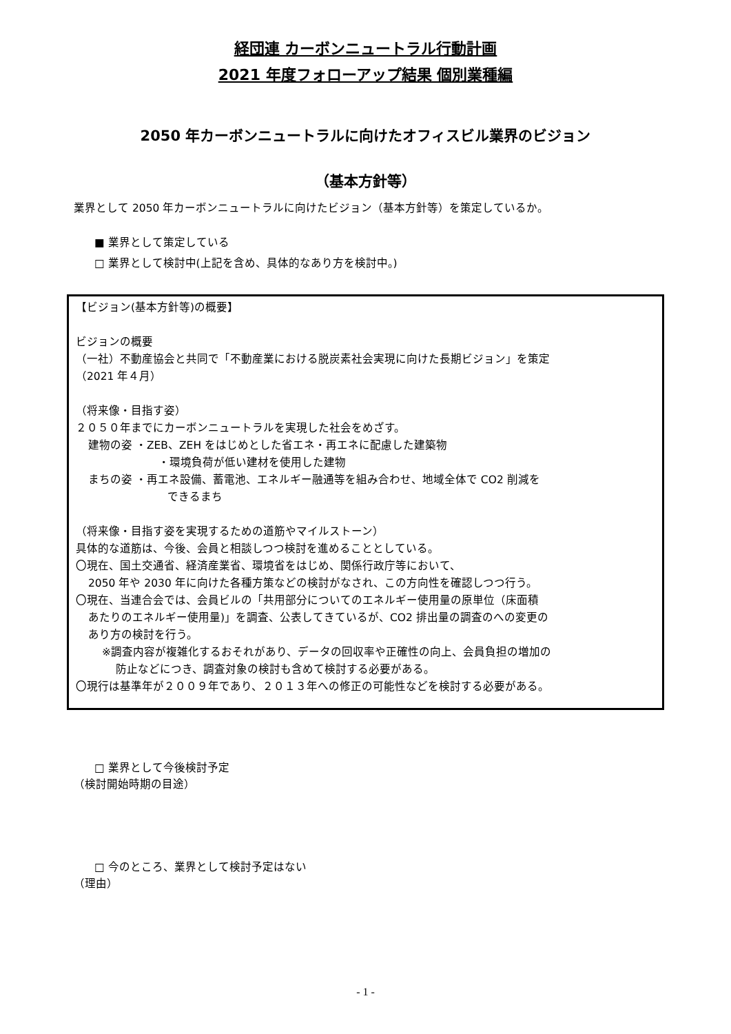経団連 カーボンニュートラル行動計画
2021 年度フォローアップ結果 個別業種編
2050 年カーボンニュートラルに向けたオフィスビル業界のビジョン
（基本方針等）
業界として 2050 年カーボンニュートラルに向けたビジョン（基本方針等）を策定しているか。
■ 業界として策定している
□ 業界として検討中(上記を含め、具体的なあり方を検討中。)
【ビジョン(基本方針等)の概要】
ビジョンの概要
（一社）不動産協会と共同で「不動産業における脱炭素社会実現に向けた長期ビジョン」を策定
（2021 年４月）
（将来像・目指す姿）
２０５０年までにカーボンニュートラルを実現した社会をめざす。
建物の姿 ・ZEB、ZEH をはじめとした省エネ・再エネに配慮した建築物
・環境負荷が低い建材を使用した建物
まちの姿 ・再エネ設備、蓄電池、エネルギー融通等を組み合わせ、地域全体で CO2 削減を
できるまち
（将来像・目指す姿を実現するための道筋やマイルストーン）
具体的な道筋は、今後、会員と相談しつつ検討を進めることとしている。
〇現在、国土交通省、経済産業省、環境省をはじめ、関係行政庁等において、
2050 年や 2030 年に向けた各種方策などの検討がなされ、この方向性を確認しつつ行う。
〇現在、当連合会では、会員ビルの「共用部分についてのエネルギー使用量の原単位（床面積
あたりのエネルギー使用量)」を調査、公表してきているが、CO2 排出量の調査のへの変更の
あり方の検討を行う。
※調査内容が複雑化するおそれがあり、データの回収率や正確性の向上、会員負担の増加の
防止などにつき、調査対象の検討も含めて検討する必要がある。
〇現行は基準年が２００９年であり、２０１３年への修正の可能性などを検討する必要がある。
□ 業界として今後検討予定
（検討開始時期の目途）
□ 今のところ、業界として検討予定はない
（理由）
- 1 -